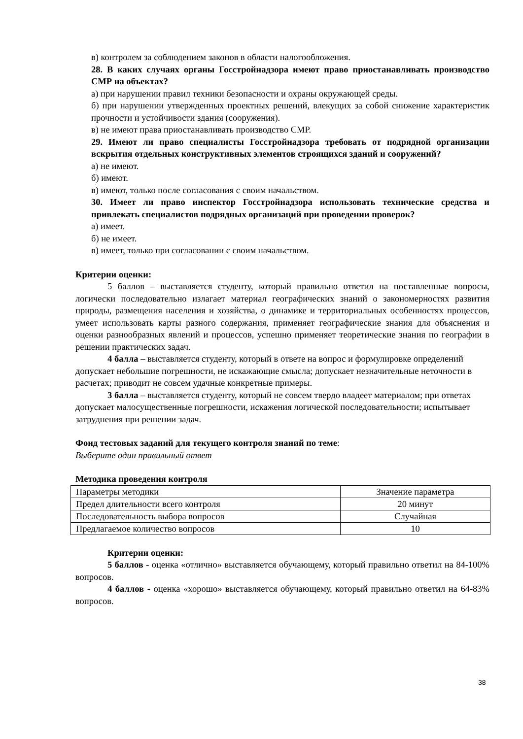в) контролем за соблюдением законов в области налогообложения.
28. В каких случаях органы Госстройнадзора имеют право приостанавливать производство СМР на объектах?
а) при нарушении правил техники безопасности и охраны окружающей среды.
б) при нарушении утвержденных проектных решений, влекущих за собой снижение характеристик прочности и устойчивости здания (сооружения).
в) не имеют права приостанавливать производство СМР.
29. Имеют ли право специалисты Госстройнадзора требовать от подрядной организации вскрытия отдельных конструктивных элементов строящихся зданий и сооружений?
а) не имеют.
б) имеют.
в) имеют, только после согласования с своим начальством.
30. Имеет ли право инспектор Госстройнадзора использовать технические средства и привлекать специалистов подрядных организаций при проведении проверок?
а) имеет.
б) не имеет.
в) имеет, только при согласовании с своим начальством.
Критерии оценки:
5 баллов – выставляется студенту, который правильно ответил на поставленные вопросы, логически последовательно излагает материал географических знаний о закономерностях развития природы, размещения населения и хозяйства, о динамике и территориальных особенностях процессов, умеет использовать карты разного содержания, применяет географические знания для объяснения и оценки разнообразных явлений и процессов, успешно применяет теоретические знания по географии в решении практических задач.
4 балла – выставляется студенту, который в ответе на вопрос и формулировке определений допускает небольшие погрешности, не искажающие смысла; допускает незначительные неточности в расчетах; приводит не совсем удачные конкретные примеры.
3 балла – выставляется студенту, который не совсем твердо владеет материалом; при ответах допускает малосущественные погрешности, искажения логической последовательности; испытывает затруднения при решении задач.
Фонд тестовых заданий для текущего контроля знаний по теме:
Выберите один правильный ответ
Методика проведения контроля
| Параметры методики | Значение параметра |
| Предел длительности всего контроля | 20 минут |
| Последовательность выбора вопросов | Случайная |
| Предлагаемое количество вопросов | 10 |
Критерии оценки:
5 баллов - оценка «отлично» выставляется обучающему, который правильно ответил на 84-100% вопросов.
4 баллов - оценка «хорошо» выставляется обучающему, который правильно ответил на 64-83% вопросов.
38